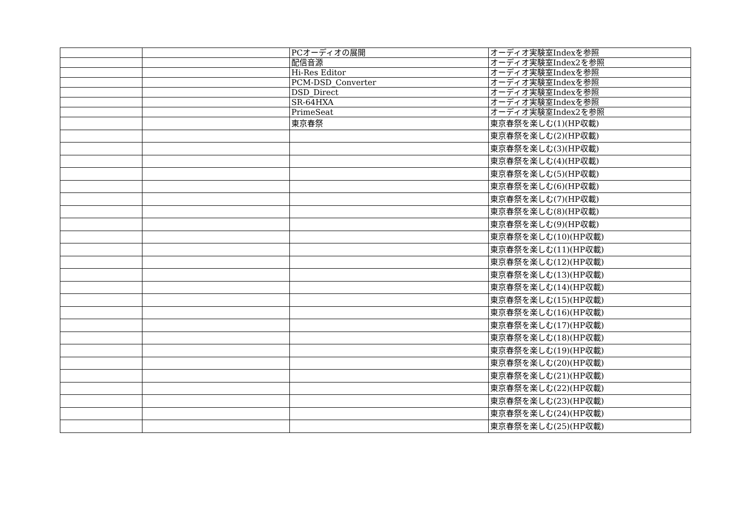| | | PCオーディオの展開 | オーディオ実験室Indexを参照 |
| | | 配信音源 | オーディオ実験室Index2を参照 |
| | | Hi-Res Editor | オーディオ実験室Indexを参照 |
| | | PCM-DSD_Converter | オーディオ実験室Indexを参照 |
| | | DSD_Direct | オーディオ実験室Indexを参照 |
| | | SR-64HXA | オーディオ実験室Indexを参照 |
| | | PrimeSeat | オーディオ実験室Index2を参照 |
| | | 東京春祭 | 東京春祭を楽しむ(1)(HP収載) |
| | | | 東京春祭を楽しむ(2)(HP収載) |
| | | | 東京春祭を楽しむ(3)(HP収載) |
| | | | 東京春祭を楽しむ(4)(HP収載) |
| | | | 東京春祭を楽しむ(5)(HP収載) |
| | | | 東京春祭を楽しむ(6)(HP収載) |
| | | | 東京春祭を楽しむ(7)(HP収載) |
| | | | 東京春祭を楽しむ(8)(HP収載) |
| | | | 東京春祭を楽しむ(9)(HP収載) |
| | | | 東京春祭を楽しむ(10)(HP収載) |
| | | | 東京春祭を楽しむ(11)(HP収載) |
| | | | 東京春祭を楽しむ(12)(HP収載) |
| | | | 東京春祭を楽しむ(13)(HP収載) |
| | | | 東京春祭を楽しむ(14)(HP収載) |
| | | | 東京春祭を楽しむ(15)(HP収載) |
| | | | 東京春祭を楽しむ(16)(HP収載) |
| | | | 東京春祭を楽しむ(17)(HP収載) |
| | | | 東京春祭を楽しむ(18)(HP収載) |
| | | | 東京春祭を楽しむ(19)(HP収載) |
| | | | 東京春祭を楽しむ(20)(HP収載) |
| | | | 東京春祭を楽しむ(21)(HP収載) |
| | | | 東京春祭を楽しむ(22)(HP収載) |
| | | | 東京春祭を楽しむ(23)(HP収載) |
| | | | 東京春祭を楽しむ(24)(HP収載) |
| | | | 東京春祭を楽しむ(25)(HP収載) |